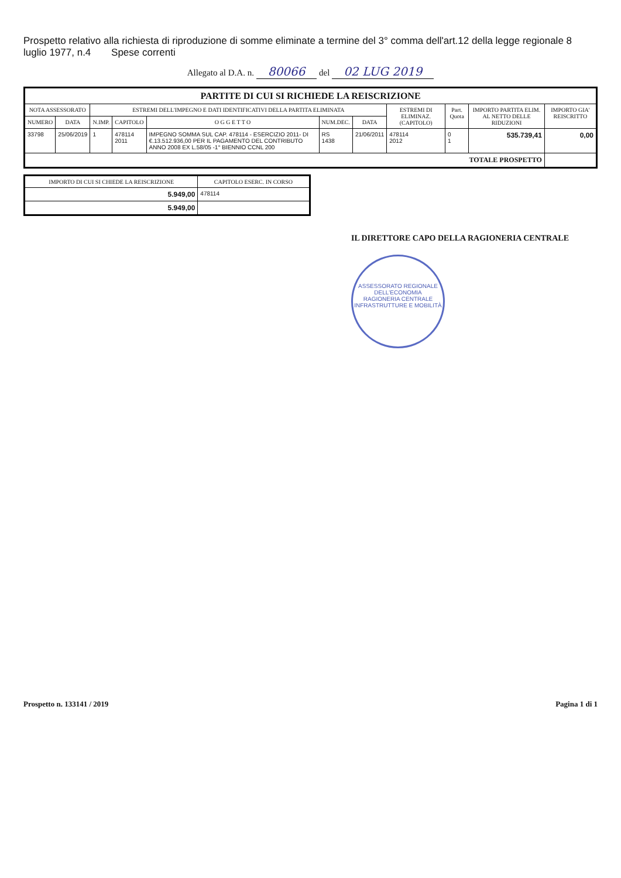Prospetto relativo alla richiesta di riproduzione di somme eliminate a termine del 3° comma dell'art.12 della legge regionale 8 luglio 1977, n.4 Spese correnti
Allegato al D.A. n. 80066 del 02 LUG 2019
| PARTITE DI CUI SI RICHIEDE LA REISCRIZIONE | | | | | | | | | | |
| --- | --- | --- | --- | --- | --- | --- | --- | --- | --- | --- |
| NOTA ASSESSORATO | | ESTREMI DELL'IMPEGNO E DATI IDENTIFICATIVI DELLA PARTITA ELIMINATA | | | | | ESTREMI DI ELIMINAZ. (CAPITOLO) | Part. Quota | IMPORTO PARTITA ELIM. AL NETTO DELLE RIDUZIONI | IMPORTO GIA' REISCRITTO |
| NUMERO | DATA | N.IMP. | CAPITOLO | O G G E T T O | NUM.DEC. | DATA | | | | |
| 33798 | 25/06/2019 | 1 | 478114 2011 | IMPEGNO SOMMA SUL CAP. 478114 - ESERCIZIO 2011- DI €.13.512.936,00 PER IL PAGAMENTO DEL CONTRIBUTO ANNO 2008 EX L.58/05 -1° BIENNIO CCNL 200 | RS 1438 | 21/06/2011 | 478114 2012 | 0 1 | 535.739,41 | 0,00 |
| TOTALE PROSPETTO | | | | | | | | | | |
| IMPORTO DI CUI SI CHIEDE LA REISCRIZIONE | CAPITOLO ESERC. IN CORSO |
| --- | --- |
| 5.949,00 | 478114 |
| 5.949,00 | |
IL DIRETTORE CAPO DELLA RAGIONERIA CENTRALE
ASSESSORATO REGIONALE DELL'ECONOMIA
RAGIONERIA CENTRALE INFRASTRUTTURE E MOBILITÀ
Prospetto n. 133141 / 2019 Pagina 1 di 1